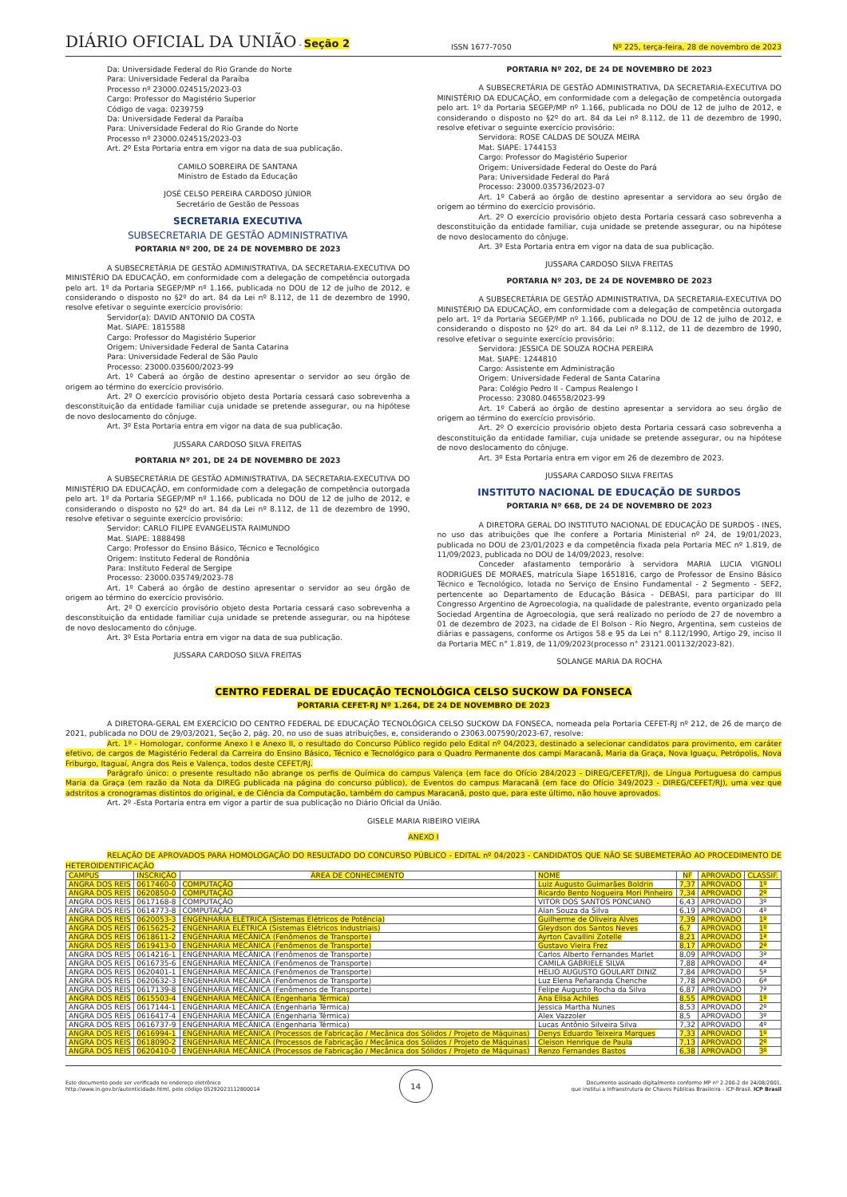DIÁRIO OFICIAL DA UNIÃO - Seção 2
ISSN 1677-7050
Nº 225, terça-feira, 28 de novembro de 2023
Da: Universidade Federal do Rio Grande do Norte
Para: Universidade Federal da Paraíba
Processo nº 23000.024515/2023-03
Cargo: Professor do Magistério Superior
Código de vaga: 0239759
Da: Universidade Federal da Paraíba
Para: Universidade Federal do Rio Grande do Norte
Processo nº 23000.024515/2023-03
Art. 2º Esta Portaria entra em vigor na data de sua publicação.
CAMILO SOBREIRA DE SANTANA
Ministro de Estado da Educação
JOSÉ CELSO PEREIRA CARDOSO JÚNIOR
Secretário de Gestão de Pessoas
SECRETARIA EXECUTIVA
SUBSECRETARIA DE GESTÃO ADMINISTRATIVA
PORTARIA Nº 200, DE 24 DE NOVEMBRO DE 2023
A SUBSECRETÁRIA DE GESTÃO ADMINISTRATIVA, DA SECRETARIA-EXECUTIVA DO MINISTÉRIO DA EDUCAÇÃO, em conformidade com a delegação de competência outorgada pelo art. 1º da Portaria SEGEP/MP nº 1.166, publicada no DOU de 12 de julho de 2012, e considerando o disposto no §2º do art. 84 da Lei nº 8.112, de 11 de dezembro de 1990, resolve efetivar o seguinte exercício provisório:
Servidor(a): DAVID ANTONIO DA COSTA
Mat. SIAPE: 1815588
Cargo: Professor do Magistério Superior
Origem: Universidade Federal de Santa Catarina
Para: Universidade Federal de São Paulo
Processo: 23000.035600/2023-99
Art. 1º Caberá ao órgão de destino apresentar o servidor ao seu órgão de origem ao término do exercício provisório.
Art. 2º O exercício provisório objeto desta Portaria cessará caso sobrevenha a desconstituição da entidade familiar cuja unidade se pretende assegurar, ou na hipótese de novo deslocamento do cônjuge.
Art. 3º Esta Portaria entra em vigor na data de sua publicação.
JUSSARA CARDOSO SILVA FREITAS
PORTARIA Nº 201, DE 24 DE NOVEMBRO DE 2023
A SUBSECRETÁRIA DE GESTÃO ADMINISTRATIVA, DA SECRETARIA-EXECUTIVA DO MINISTÉRIO DA EDUCAÇÃO, em conformidade com a delegação de competência outorgada pelo art. 1º da Portaria SEGEP/MP nº 1.166, publicada no DOU de 12 de julho de 2012, e considerando o disposto no §2º do art. 84 da Lei nº 8.112, de 11 de dezembro de 1990, resolve efetivar o seguinte exercício provisório:
Servidor: CARLO FILIPE EVANGELISTA RAIMUNDO
Mat. SIAPE: 1888498
Cargo: Professor do Ensino Básico, Técnico e Tecnológico
Origem: Instituto Federal de Rondônia
Para: Instituto Federal de Sergipe
Processo: 23000.035749/2023-78
Art. 1º Caberá ao órgão de destino apresentar o servidor ao seu órgão de origem ao término do exercício provisório.
Art. 2º O exercício provisório objeto desta Portaria cessará caso sobrevenha a desconstituição da entidade familiar cuja unidade se pretende assegurar, ou na hipótese de novo deslocamento do cônjuge.
Art. 3º Esta Portaria entra em vigor na data de sua publicação.
JUSSARA CARDOSO SILVA FREITAS
PORTARIA Nº 202, DE 24 DE NOVEMBRO DE 2023
A SUBSECRETÁRIA DE GESTÃO ADMINISTRATIVA, DA SECRETARIA-EXECUTIVA DO MINISTÉRIO DA EDUCAÇÃO, em conformidade com a delegação de competência outorgada pelo art. 1º da Portaria SEGEP/MP nº 1.166, publicada no DOU de 12 de julho de 2012, e considerando o disposto no §2º do art. 84 da Lei nº 8.112, de 11 de dezembro de 1990, resolve efetivar o seguinte exercício provisório:
Servidora: ROSE CALDAS DE SOUZA MEIRA
Mat. SIAPE: 1744153
Cargo: Professor do Magistério Superior
Origem: Universidade Federal do Oeste do Pará
Para: Universidade Federal do Pará
Processo: 23000.035736/2023-07
Art. 1º Caberá ao órgão de destino apresentar a servidora ao seu órgão de origem ao término do exercício provisório.
Art. 2º O exercício provisório objeto desta Portaria cessará caso sobrevenha a desconstituição da entidade familiar, cuja unidade se pretende assegurar, ou na hipótese de novo deslocamento do cônjuge.
Art. 3º Esta Portaria entra em vigor na data de sua publicação.
JUSSARA CARDOSO SILVA FREITAS
PORTARIA Nº 203, DE 24 DE NOVEMBRO DE 2023
A SUBSECRETÁRIA DE GESTÃO ADMINISTRATIVA, DA SECRETARIA-EXECUTIVA DO MINISTÉRIO DA EDUCAÇÃO, em conformidade com a delegação de competência outorgada pelo art. 1º da Portaria SEGEP/MP nº 1.166, publicada no DOU de 12 de julho de 2012, e considerando o disposto no §2º do art. 84 da Lei nº 8.112, de 11 de dezembro de 1990, resolve efetivar o seguinte exercício provisório:
Servidora: JESSICA DE SOUZA ROCHA PEREIRA
Mat. SIAPE: 1244810
Cargo: Assistente em Administração
Origem: Universidade Federal de Santa Catarina
Para: Colégio Pedro II - Campus Realengo I
Processo: 23080.046558/2023-99
Art. 1º Caberá ao órgão de destino apresentar a servidora ao seu órgão de origem ao término do exercício provisório.
Art. 2º O exercício provisório objeto desta Portaria cessará caso sobrevenha a desconstituição da entidade familiar, cuja unidade se pretende assegurar, ou na hipótese de novo deslocamento do cônjuge.
Art. 3º Esta Portaria entra em vigor em 26 de dezembro de 2023.
JUSSARA CARDOSO SILVA FREITAS
INSTITUTO NACIONAL DE EDUCAÇÃO DE SURDOS
PORTARIA Nº 668, DE 24 DE NOVEMBRO DE 2023
A DIRETORA GERAL DO INSTITUTO NACIONAL DE EDUCAÇÃO DE SURDOS - INES, no uso das atribuições que lhe confere a Portaria Ministerial nº 24, de 19/01/2023, publicada no DOU de 23/01/2023 e da competência fixada pela Portaria MEC nº 1.819, de 11/09/2023, publicada no DOU de 14/09/2023, resolve:
Conceder afastamento temporário à servidora MARIA LUCIA VIGNOLI RODRIGUES DE MORAES, matrícula Siape 1651816, cargo de Professor de Ensino Básico Técnico e Tecnológico, lotada no Serviço de Ensino Fundamental - 2 Segmento - SEF2, pertencente ao Departamento de Educação Básica - DEBASI, para participar do III Congresso Argentino de Agroecologia, na qualidade de palestrante, evento organizado pela Sociedad Argentina de Agroecologia, que será realizado no período de 27 de novembro a 01 de dezembro de 2023, na cidade de El Bolson - Río Negro, Argentina, sem custeios de diárias e passagens, conforme os Artigos 58 e 95 da Lei n° 8.112/1990, Artigo 29, inciso II da Portaria MEC n° 1.819, de 11/09/2023(processo n° 23121.001132/2023-82).
SOLANGE MARIA DA ROCHA
CENTRO FEDERAL DE EDUCAÇÃO TECNOLÓGICA CELSO SUCKOW DA FONSECA
PORTARIA CEFET-RJ Nº 1.264, DE 24 DE NOVEMBRO DE 2023
A DIRETORA-GERAL EM EXERCÍCIO DO CENTRO FEDERAL DE EDUCAÇÃO TECNOLÓGICA CELSO SUCKOW DA FONSECA, nomeada pela Portaria CEFET-RJ nº 212, de 26 de março de 2021, publicada no DOU de 29/03/2021, Seção 2, pág. 20, no uso de suas atribuições, e, considerando o 23063.007590/2023-67, resolve:
Art. 1º - Homologar, conforme Anexo I e Anexo II, o resultado do Concurso Público regido pelo Edital nº 04/2023, destinado a selecionar candidatos para provimento, em caráter efetivo, de cargos de Magistério Federal da Carreira do Ensino Básico, Técnico e Tecnológico para o Quadro Permanente dos campi Maracanã, Maria da Graça, Nova Iguaçu, Petrópolis, Nova Friburgo, Itaguaí, Angra dos Reis e Valença, todos deste CEFET/RJ.
Parágrafo único: o presente resultado não abrange os perfis de Química do campus Valença (em face do Ofício 284/2023 - DIREG/CEFET/RJ), de Língua Portuguesa do campus Maria da Graça (em razão da Nota da DIREG publicada na página do concurso público), de Eventos do campus Maracanã (em face do Ofício 349/2023 - DIREG/CEFET/RJ), uma vez que adstritos a cronogramas distintos do original, e de Ciência da Computação, também do campus Maracanã, posto que, para este último, não houve aprovados.
Art. 2º -Esta Portaria entra em vigor a partir de sua publicação no Diário Oficial da União.
GISELE MARIA RIBEIRO VIEIRA
ANEXO I
RELAÇÃO DE APROVADOS PARA HOMOLOGAÇÃO DO RESULTADO DO CONCURSO PÚBLICO - EDITAL nº 04/2023 - CANDIDATOS QUE NÃO SE SUBEMETERÃO AO PROCEDIMENTO DE HETEROIDENTIFICAÇÃO
| CAMPUS | INSCRIÇÃO | ÁREA DE CONHECIMENTO | NOME | NF | APROVADO | CLASSIF. |
| --- | --- | --- | --- | --- | --- | --- |
| ANGRA DOS REIS | 0617460-0 | COMPUTAÇÃO | Luiz Augusto Guimarães Boldrin | 7,37 | APROVADO | 1º |
| ANGRA DOS REIS | 0620850-0 | COMPUTAÇÃO | Ricardo Bento Nogueira Mori Pinheiro | 7,34 | APROVADO | 2º |
| ANGRA DOS REIS | 0617168-8 | COMPUTAÇÃO | VITOR DOS SANTOS PONCIANO | 6,43 | APROVADO | 3º |
| ANGRA DOS REIS | 0614773-8 | COMPUTAÇÃO | Alan Souza da Silva | 6,19 | APROVADO | 4º |
| ANGRA DOS REIS | 0620053-3 | ENGENHARIA ELÉTRICA (Sistemas Elétricos de Potência) | Guilherme de Oliveira Alves | 7,39 | APROVADO | 1º |
| ANGRA DOS REIS | 0615625-2 | ENGENHARIA ELÉTRICA (Sistemas Elétricos Industriais) | Gleydson dos Santos Neves | 6,7 | APROVADO | 1º |
| ANGRA DOS REIS | 0618611-2 | ENGENHARIA MECÂNICA (Fenômenos de Transporte) | Ayrton Cavallini Zotelle | 8,21 | APROVADO | 1ª |
| ANGRA DOS REIS | 0619413-0 | ENGENHARIA MECÂNICA (Fenômenos de Transporte) | Gustavo Vieira Frez | 8,17 | APROVADO | 2ª |
| ANGRA DOS REIS | 0614216-1 | ENGENHARIA MECÂNICA (Fenômenos de Transporte) | Carlos Alberto Fernandes Marlet | 8,09 | APROVADO | 3ª |
| ANGRA DOS REIS | 0616735-6 | ENGENHARIA MECÂNICA (Fenômenos de Transporte) | CAMILA GABRIELE SILVA | 7,88 | APROVADO | 4ª |
| ANGRA DOS REIS | 0620401-1 | ENGENHARIA MECÂNICA (Fenômenos de Transporte) | HELIO AUGUSTO GOULART DINIZ | 7,84 | APROVADO | 5ª |
| ANGRA DOS REIS | 0620632-3 | ENGENHARIA MECÂNICA (Fenômenos de Transporte) | Luz Elena Peñaranda Chenche | 7,78 | APROVADO | 6ª |
| ANGRA DOS REIS | 0617139-8 | ENGENHARIA MECÂNICA (Fenômenos de Transporte) | Felipe Augusto Rocha da Silva | 6,87 | APROVADO | 7ª |
| ANGRA DOS REIS | 0615503-4 | ENGENHARIA MECÂNICA (Engenharia Térmica) | Ana Elisa Achiles | 8,55 | APROVADO | 1º |
| ANGRA DOS REIS | 0617144-1 | ENGENHARIA MECÂNICA (Engenharia Térmica) | Jessica Martha Nunes | 8,53 | APROVADO | 2º |
| ANGRA DOS REIS | 0616417-4 | ENGENHARIA MECÂNICA (Engenharia Térmica) | Alex Vazzoler | 8,5 | APROVADO | 3º |
| ANGRA DOS REIS | 0616737-9 | ENGENHARIA MECÂNICA (Engenharia Térmica) | Lucas Antônio Silveira Silva | 7,32 | APROVADO | 4º |
| ANGRA DOS REIS | 0616994-1 | ENGENHARIA MECÂNICA (Processos de Fabricação / Mecânica dos Sólidos / Projeto de Máquinas) | Denys Eduardo Teixeira Marques | 7,33 | APROVADO | 1º |
| ANGRA DOS REIS | 0618090-2 | ENGENHARIA MECÂNICA (Processos de Fabricação / Mecânica dos Sólidos / Projeto de Máquinas) | Cleison Henrique de Paula | 7,13 | APROVADO | 2º |
| ANGRA DOS REIS | 0620410-0 | ENGENHARIA MECÂNICA (Processos de Fabricação / Mecânica dos Sólidos / Projeto de Máquinas) | Renzo Fernandes Bastos | 6,38 | APROVADO | 3º |
Este documento pode ser verificado no endereço eletrônico
http://www.in.gov.br/autenticidade.html, pelo código 05292023112800014
14
Documento assinado digitalmente conforme MP nº 2.200-2 de 24/08/2001,
que institui a Infraestrutura de Chaves Públicas Brasileira - ICP-Brasil. ICP Brasil